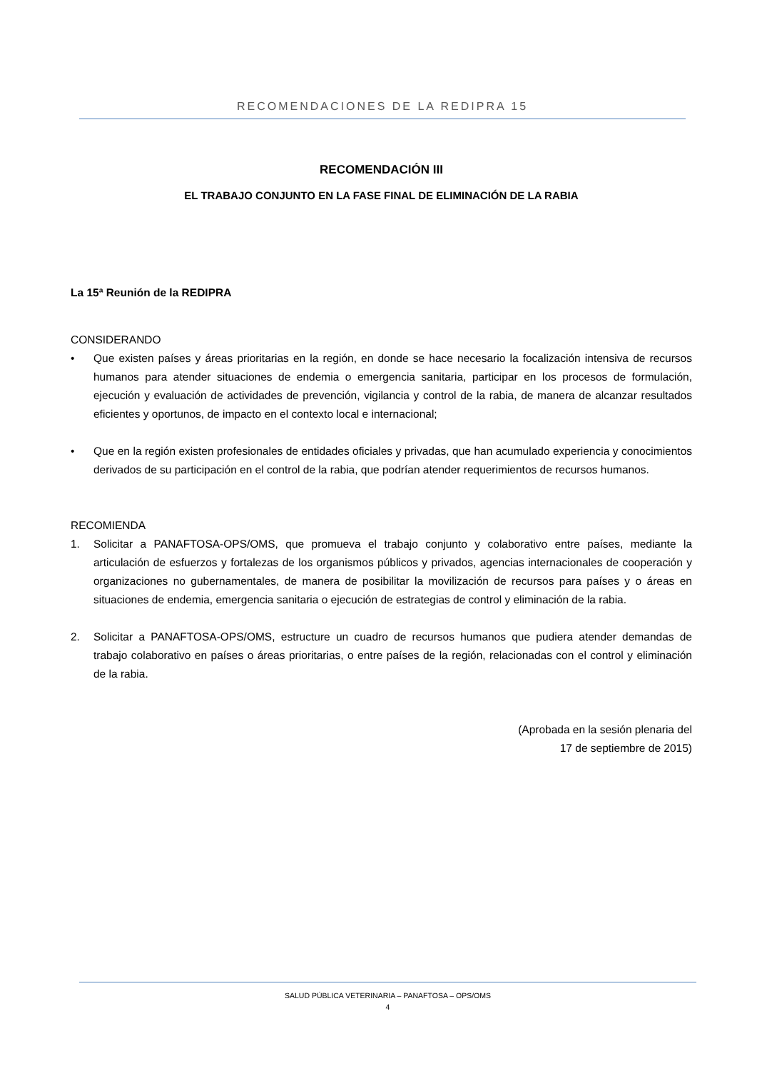RECOMENDACIONES DE LA REDIPRA 15
RECOMENDACIÓN III
EL TRABAJO CONJUNTO EN LA FASE FINAL DE ELIMINACIÓN DE LA RABIA
La 15ª Reunión de la REDIPRA
CONSIDERANDO
• Que existen países y áreas prioritarias en la región, en donde se hace necesario la focalización intensiva de recursos humanos para atender situaciones de endemia o emergencia sanitaria, participar en los procesos de formulación, ejecución y evaluación de actividades de prevención, vigilancia y control de la rabia, de manera de alcanzar resultados eficientes y oportunos, de impacto en el contexto local e internacional;
• Que en la región existen profesionales de entidades oficiales y privadas, que han acumulado experiencia y conocimientos derivados de su participación en el control de la rabia, que podrían atender requerimientos de recursos humanos.
RECOMIENDA
1. Solicitar a PANAFTOSA-OPS/OMS, que promueva el trabajo conjunto y colaborativo entre países, mediante la articulación de esfuerzos y fortalezas de los organismos públicos y privados, agencias internacionales de cooperación y organizaciones no gubernamentales, de manera de posibilitar la movilización de recursos para países y o áreas en situaciones de endemia, emergencia sanitaria o ejecución de estrategias de control y eliminación de la rabia.
2. Solicitar a PANAFTOSA-OPS/OMS, estructure un cuadro de recursos humanos que pudiera atender demandas de trabajo colaborativo en países o áreas prioritarias, o entre países de la región, relacionadas con el control y eliminación de la rabia.
(Aprobada en la sesión plenaria del
17 de septiembre de 2015)
SALUD PÚBLICA VETERINARIA – PANAFTOSA – OPS/OMS
4